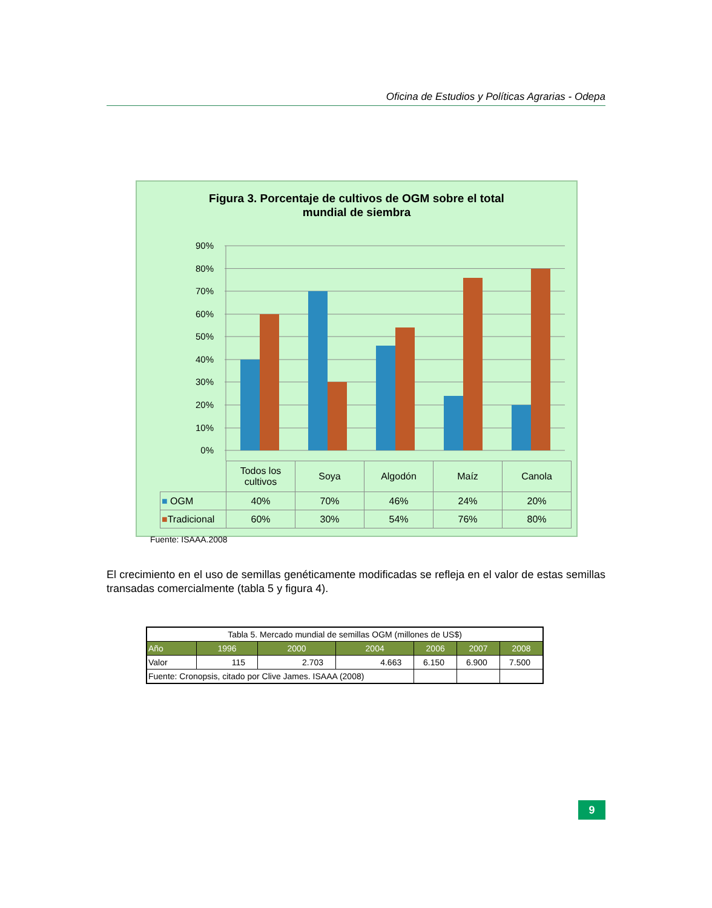Oficina de Estudios y Políticas Agrarias - Odepa
Figura 3. Porcentaje de cultivos de OGM sobre el total
mundial de siembra
90%
80%
70%
60%
50%
40%
30%
20%
10%
0%
| | Todos los cultivos | Soya | Algodón | Maíz | Canola |
| ■ OGM | 40% | 70% | 46% | 24% | 20% |
| ■ Tradicional | 60% | 30% | 54% | 76% | 80% |
Fuente: ISAAA.2008
El crecimiento en el uso de semillas genéticamente modificadas se refleja en el valor de estas semillas transadas comercialmente (tabla 5 y figura 4).
| Tabla 5. Mercado mundial de semillas OGM (millones de US$) | | | | | | |
| Año | 1996 | 2000 | 2004 | 2006 | 2007 | 2008 |
| Valor | 115 | 2.703 | 4.663 | 6.150 | 6.900 | 7.500 |
| Fuente: Cronopsis, citado por Clive James. ISAAA (2008) | | | | | | |
9